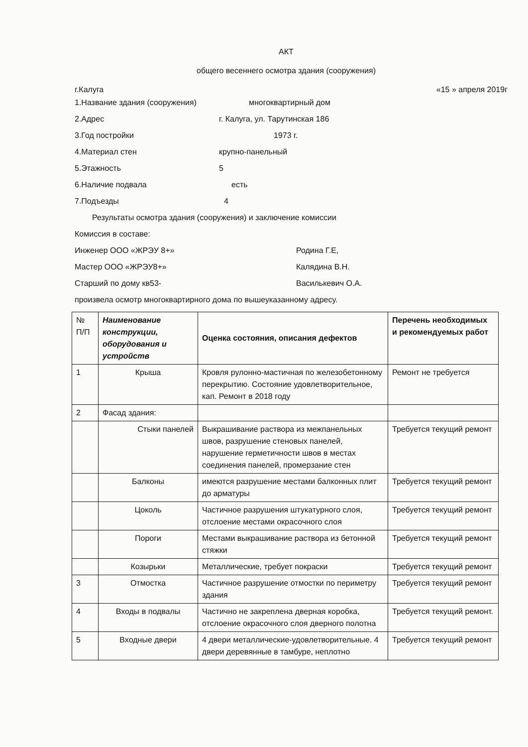АКТ
общего весеннего осмотра здания (сооружения)
г.Калуга «15 » апреля 2019г
1.Название здания (сооружения) многоквартирный дом
2.Адрес г. Калуга, ул. Тарутинская 186
3.Год постройки 1973 г.
4.Материал стен крупно-панельный
5.Этажность 5
6.Наличие подвала есть
7.Подъезды 4
Результаты осмотра здания (сооружения) и заключение комиссии
Комиссия в составе:
Инженер ООО «ЖРЭУ 8+» Родина Г.Е,
Мастер ООО «ЖРЭУ8+» Калядина В.Н.
Старший по дому кв53- Василькевич О.А.
произвела осмотр многоквартирного дома по вышеуказанному адресу.
| № П/П | Наименование конструкции, оборудования и устройств | Оценка состояния, описания дефектов | Перечень необходимых и рекомендуемых работ |
| --- | --- | --- | --- |
| 1 | Крыша | Кровля рулонно-мастичная по железобетонному перекрытию. Состояние удовлетворительное, кап. Ремонт в 2018 году | Ремонт не требуется |
| 2 | Фасад здания: | | |
| | Стыки панелей | Выкрашивание раствора из межпанельных швов, разрушение стеновых панелей, нарушение герметичности швов в местах соединения панелей, промерзание стен | Требуется текущий ремонт |
| | Балконы | имеются разрушение местами балконных плит до арматуры | Требуется текущий ремонт |
| | Цоколь | Частичное разрушения штукатурного слоя, отслоение местами окрасочного слоя | Требуется текущий ремонт |
| | Пороги | Местами выкрашивание раствора из бетонной стяжки | Требуется текущий ремонт |
| | Козырьки | Металлические, требует покраски | Требуется текущий ремонт |
| 3 | Отмостка | Частичное разрушение отмостки по периметру здания | Требуется текущий ремонт |
| 4 | Входы в подвалы | Частично не закреплена дверная коробка, отслоение окрасочного слоя дверного полотна | Требуется текущий ремонт. |
| 5 | Входные двери | 4 двери металлические-удовлетворительные. 4 двери деревянные в тамбуре, неплотно | Требуется текущий ремонт |